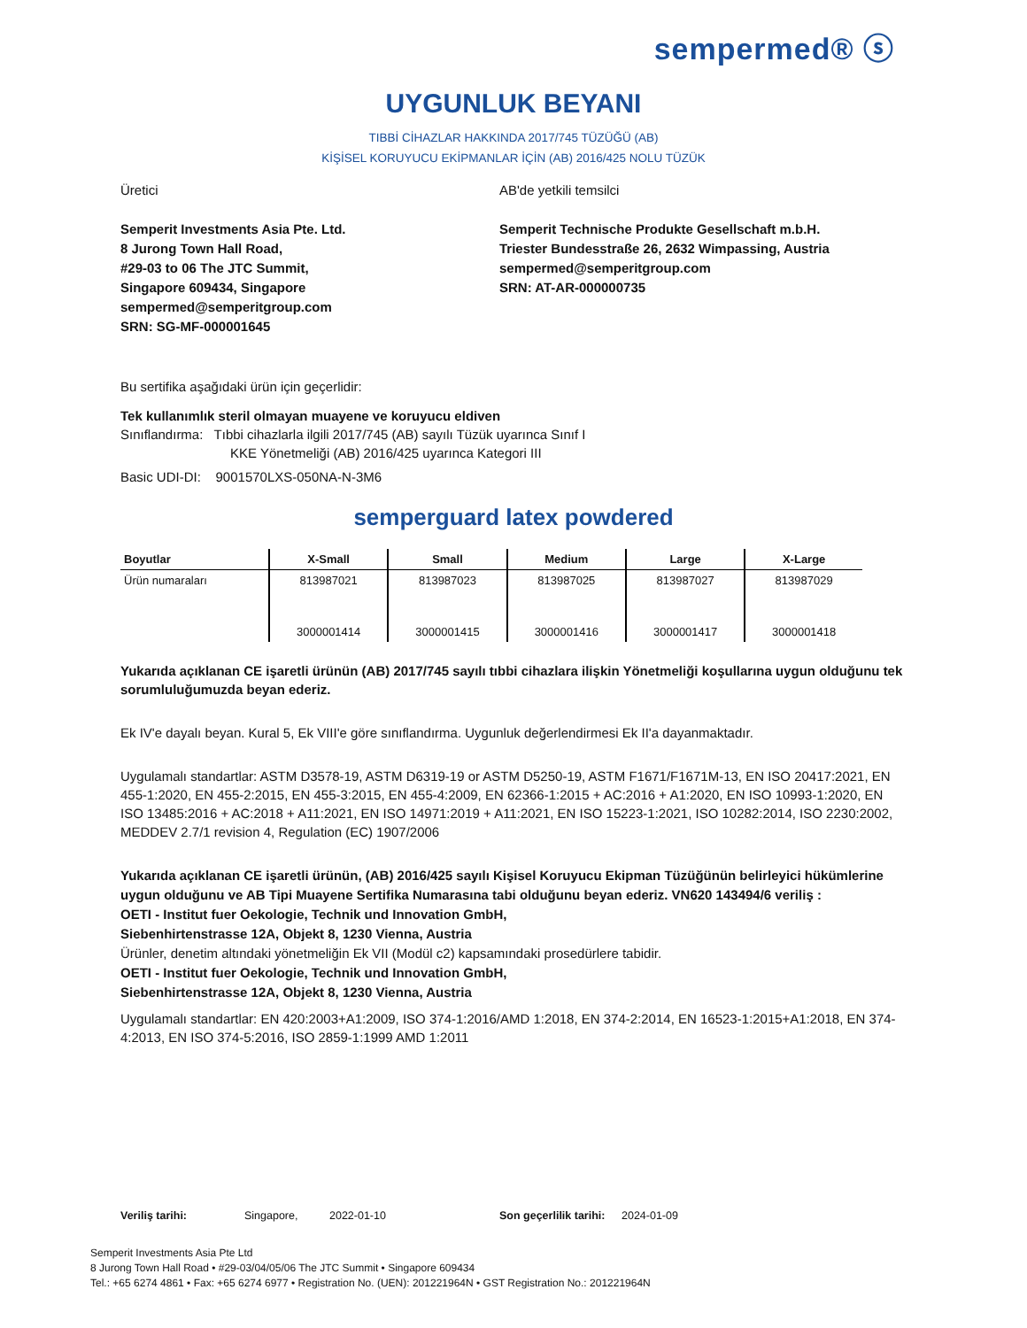sempermed® ⓢ
UYGUNLUK BEYANI
TIBBİ CİHAZLAR HAKKINDA 2017/745 TÜZÜĞÜ (AB)
KİŞİSEL KORUYUCU EKİPMANLAR İÇİN (AB) 2016/425 NOLU TÜZÜK
Üretici
Semperit Investments Asia Pte. Ltd.
8 Jurong Town Hall Road,
#29-03 to 06 The JTC Summit,
Singapore 609434, Singapore
sempermed@semperitgroup.com
SRN: SG-MF-000001645
AB'de yetkili temsilci
Semperit Technische Produkte Gesellschaft m.b.H.
Triester Bundesstraße 26, 2632 Wimpassing, Austria
sempermed@semperitgroup.com
SRN: AT-AR-000000735
Bu sertifika aşağıdaki ürün için geçerlidir:
Tek kullanımlık steril olmayan muayene ve koruyucu eldiven
Sınıflandırma: Tıbbi cihazlarla ilgili 2017/745 (AB) sayılı Tüzük uyarınca Sınıf I
KKE Yönetmeliği (AB) 2016/425 uyarınca Kategori III
Basic UDI-DI: 9001570LXS-050NA-N-3M6
semperguard latex powdered
| Boyutlar | X-Small | Small | Medium | Large | X-Large |
| --- | --- | --- | --- | --- | --- |
| Ürün numaraları | 813987021 | 813987023 | 813987025 | 813987027 | 813987029 |
| | 3000001414 | 3000001415 | 3000001416 | 3000001417 | 3000001418 |
Yukarıda açıklanan CE işaretli ürünün (AB) 2017/745 sayılı tıbbi cihazlara ilişkin Yönetmeliği koşullarına uygun olduğunu tek sorumluluğumuzda beyan ederiz.
Ek IV'e dayalı beyan. Kural 5, Ek VIII'e göre sınıflandırma. Uygunluk değerlendirmesi Ek II'a dayanmaktadır.
Uygulamalı standartlar: ASTM D3578-19, ASTM D6319-19 or ASTM D5250-19, ASTM F1671/F1671M-13, EN ISO 20417:2021, EN 455-1:2020, EN 455-2:2015, EN 455-3:2015, EN 455-4:2009, EN 62366-1:2015 + AC:2016 + A1:2020, EN ISO 10993-1:2020, EN ISO 13485:2016 + AC:2018 + A11:2021, EN ISO 14971:2019 + A11:2021, EN ISO 15223-1:2021, ISO 10282:2014, ISO 2230:2002, MEDDEV 2.7/1 revision 4, Regulation (EC) 1907/2006
Yukarıda açıklanan CE işaretli ürünün, (AB) 2016/425 sayılı Kişisel Koruyucu Ekipman Tüzüğünün belirleyici hükümlerine uygun olduğunu ve AB Tipi Muayene Sertifika Numarasına tabi olduğunu beyan ederiz. VN620 143494/6 veriliş :
OETI - Institut fuer Oekologie, Technik und Innovation GmbH,
Siebenhirtenstrasse 12A, Objekt 8, 1230 Vienna, Austria
Ürünler, denetim altındaki yönetmeliğin Ek VII (Modül c2) kapsamındaki prosedürlere tabidir.
OETI - Institut fuer Oekologie, Technik und Innovation GmbH,
Siebenhirtenstrasse 12A, Objekt 8, 1230 Vienna, Austria
Uygulamalı standartlar: EN 420:2003+A1:2009, ISO 374-1:2016/AMD 1:2018, EN 374-2:2014, EN 16523-1:2015+A1:2018, EN 374-4:2013, EN ISO 374-5:2016, ISO 2859-1:1999 AMD 1:2011
Veriliş tarihi: Singapore, 2022-01-10 Son geçerlilik tarihi: 2024-01-09
Semperit Investments Asia Pte Ltd
8 Jurong Town Hall Road • #29-03/04/05/06 The JTC Summit • Singapore 609434
Tel.: +65 6274 4861 • Fax: +65 6274 6977 • Registration No. (UEN): 201221964N • GST Registration No.: 201221964N